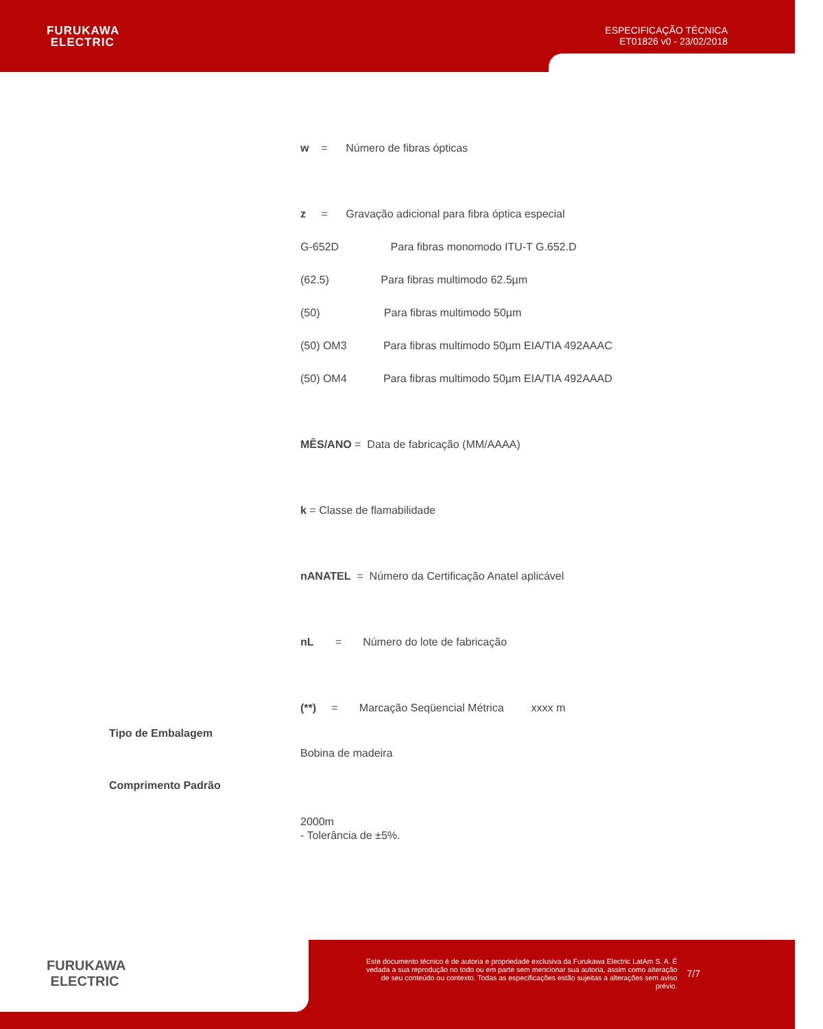FURUKAWA
ELECTRIC
ESPECIFICAÇÃO TÉCNICA
ET01826 v0 - 23/02/2018
w = Número de fibras ópticas
z = Gravação adicional para fibra óptica especial
G-652D Para fibras monomodo ITU-T G.652.D
(62.5) Para fibras multimodo 62.5µm
(50) Para fibras multimodo 50µm
(50) OM3 Para fibras multimodo 50µm EIA/TIA 492AAAC
(50) OM4 Para fibras multimodo 50µm EIA/TIA 492AAAD
MÊS/ANO = Data de fabricação (MM/AAAA)
k = Classe de flamabilidade
nANATEL = Número da Certificação Anatel aplicável
nL = Número do lote de fabricação
(**) = Marcação Seqüencial Métrica xxxx m
Tipo de Embalagem
Bobina de madeira
Comprimento Padrão
2000m
- Tolerância de ±5%.
FURUKAWA
ELECTRIC
Este documento técnico é de autoria e propriedade exclusiva da Furukawa Electric LatAm S. A. É vedada a sua reprodução no todo ou em parte sem mencionar sua autoria, assim como alteração de seu conteúdo ou contexto. Todas as especificações estão sujeitas a alterações sem aviso prévio.
7/7